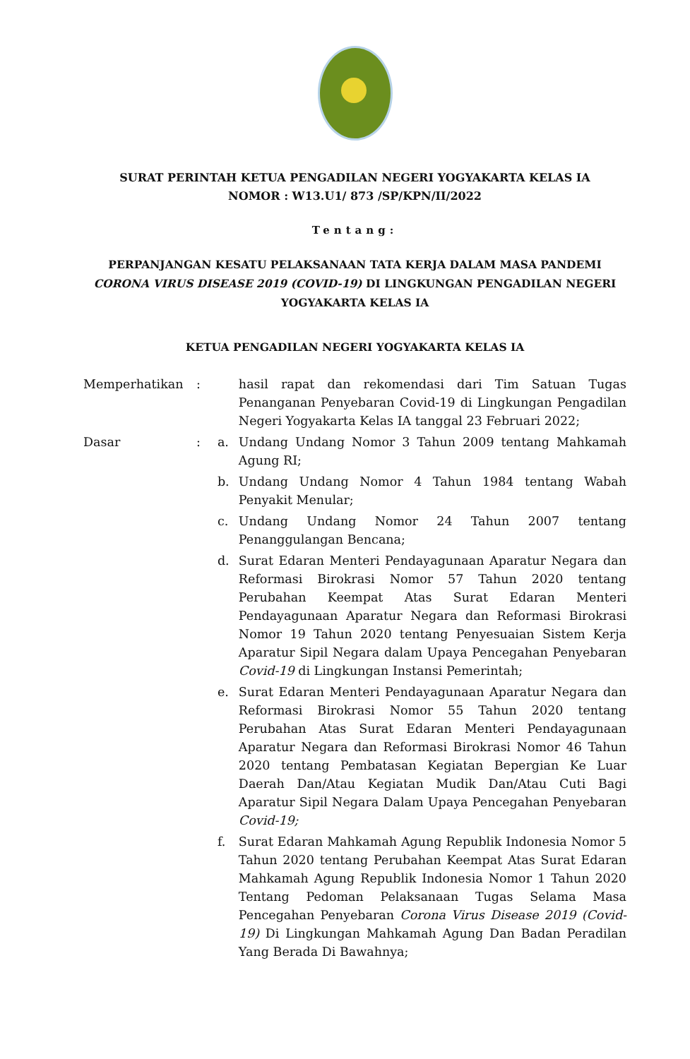SURAT PERINTAH KETUA PENGADILAN NEGERI YOGYAKARTA KELAS IA
NOMOR : W13.U1/ 873 /SP/KPN/II/2022
Tentang:
PERPANJANGAN KESATU PELAKSANAAN TATA KERJA DALAM MASA PANDEMI CORONA VIRUS DISEASE 2019 (COVID-19) DI LINGKUNGAN PENGADILAN NEGERI YOGYAKARTA KELAS IA
KETUA PENGADILAN NEGERI YOGYAKARTA KELAS IA
| Memperhatikan | : | | hasil rapat dan rekomendasi dari Tim Satuan Tugas Penanganan Penyebaran Covid-19 di Lingkungan Pengadilan Negeri Yogyakarta Kelas IA tanggal 23 Februari 2022; |
| Dasar | : | a. | Undang Undang Nomor 3 Tahun 2009 tentang Mahkamah Agung RI; |
| | | b. | Undang Undang Nomor 4 Tahun 1984 tentang Wabah Penyakit Menular; |
| | | c. | Undang Undang Nomor 24 Tahun 2007 tentang Penanggulangan Bencana; |
| | | d. | Surat Edaran Menteri Pendayagunaan Aparatur Negara dan Reformasi Birokrasi Nomor 57 Tahun 2020 tentang Perubahan Keempat Atas Surat Edaran Menteri Pendayagunaan Aparatur Negara dan Reformasi Birokrasi Nomor 19 Tahun 2020 tentang Penyesuaian Sistem Kerja Aparatur Sipil Negara dalam Upaya Pencegahan Penyebaran Covid-19 di Lingkungan Instansi Pemerintah; |
| | | e. | Surat Edaran Menteri Pendayagunaan Aparatur Negara dan Reformasi Birokrasi Nomor 55 Tahun 2020 tentang Perubahan Atas Surat Edaran Menteri Pendayagunaan Aparatur Negara dan Reformasi Birokrasi Nomor 46 Tahun 2020 tentang Pembatasan Kegiatan Bepergian Ke Luar Daerah Dan/Atau Kegiatan Mudik Dan/Atau Cuti Bagi Aparatur Sipil Negara Dalam Upaya Pencegahan Penyebaran Covid-19; |
| | | f. | Surat Edaran Mahkamah Agung Republik Indonesia Nomor 5 Tahun 2020 tentang Perubahan Keempat Atas Surat Edaran Mahkamah Agung Republik Indonesia Nomor 1 Tahun 2020 Tentang Pedoman Pelaksanaan Tugas Selama Masa Pencegahan Penyebaran Corona Virus Disease 2019 (Covid-19) Di Lingkungan Mahkamah Agung Dan Badan Peradilan Yang Berada Di Bawahnya; |